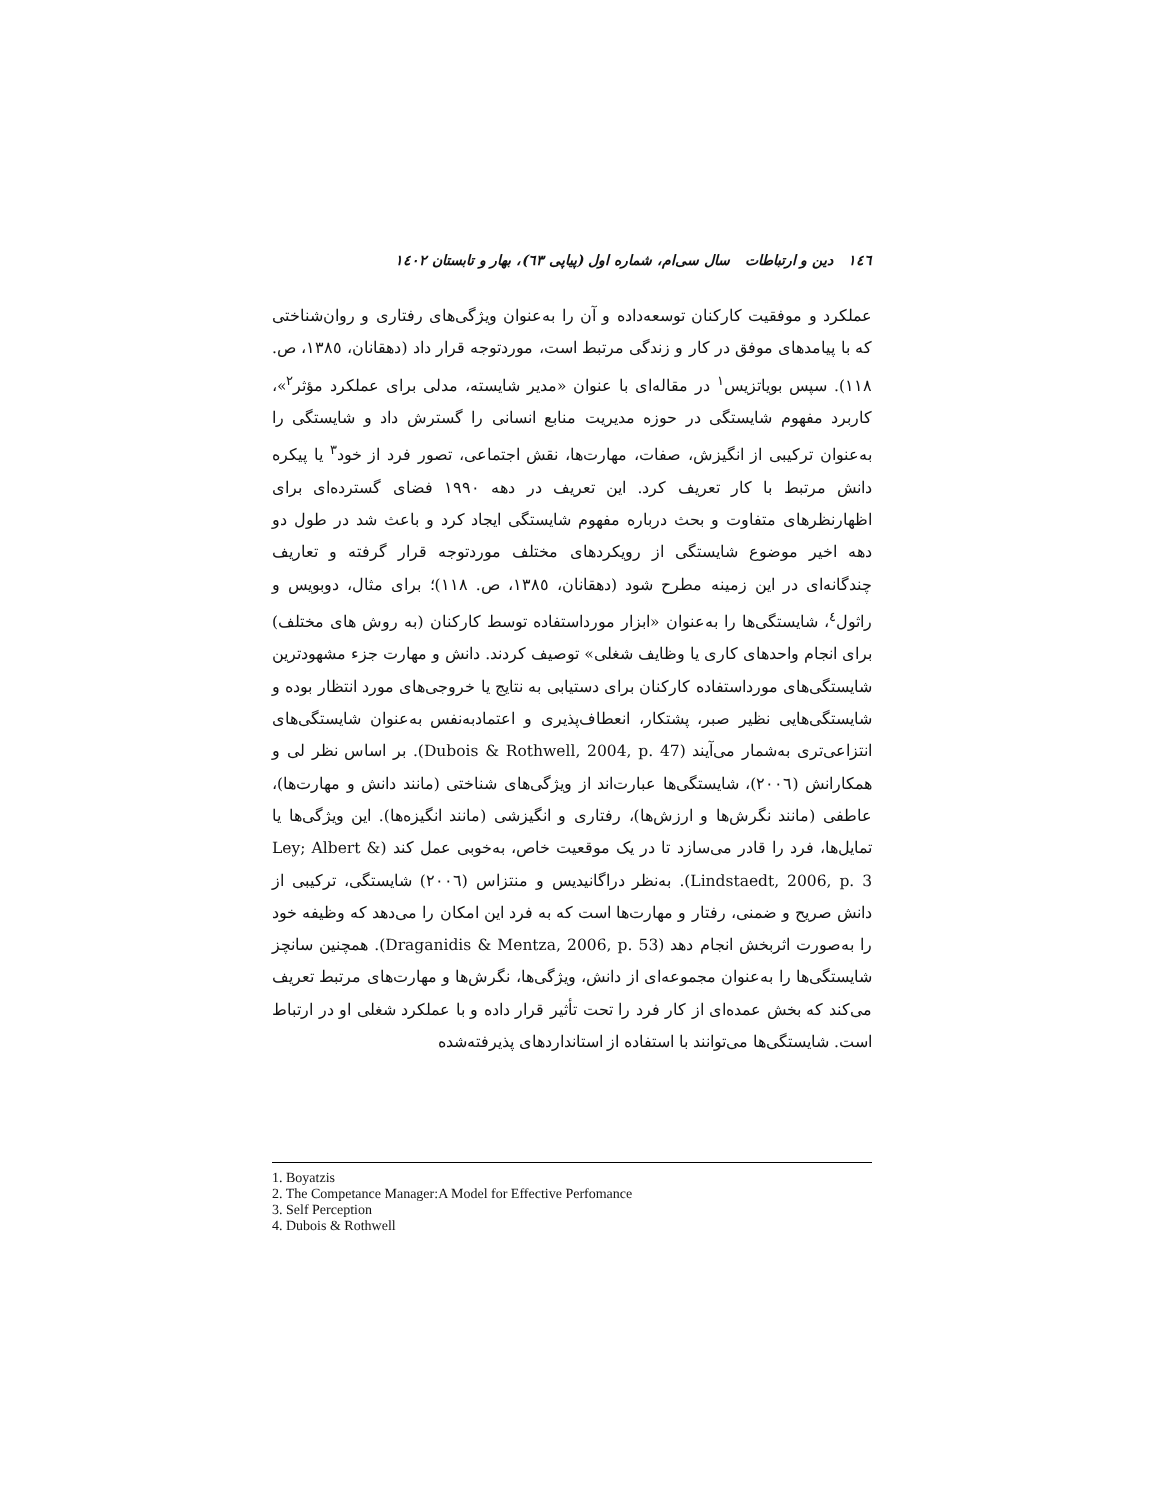١٤٦ دین و ارتباطات سال سی‌ام، شماره اول (پیاپی ٦٣)، بهار و تابستان ١٤٠٢
عملکرد و موفقیت کارکنان توسعه‌داده و آن را به‌عنوان ویژگی‌های رفتاری و روان‌شناختی که با پیامدهای موفق در کار و زندگی مرتبط است، موردتوجه قرار داد (دهقانان، ١٣٨٥، ص. ١١٨). سپس بویاتزیس<sup>١</sup> در مقاله‌ای با عنوان «مدیر شایسته، مدلی برای عملکرد مؤثر<sup>٢</sup>»، کاربرد مفهوم شایستگی در حوزه مدیریت منابع انسانی را گسترش داد و شایستگی را به‌عنوان ترکیبی از انگیزش، صفات، مهارت‌ها، نقش اجتماعی، تصور فرد از خود<sup>٣</sup> یا پیکره دانش مرتبط با کار تعریف کرد. این تعریف در دهه ١٩٩٠ فضای گسترده‌ای برای اظهارنظرهای متفاوت و بحث درباره مفهوم شایستگی ایجاد کرد و باعث شد در طول دو دهه اخیر موضوع شایستگی از رویکردهای مختلف موردتوجه قرار گرفته و تعاریف چندگانه‌ای در این زمینه مطرح شود (دهقانان، ١٣٨٥، ص. ١١٨)؛ برای مثال، دوبویس و راثول<sup>٤</sup>، شایستگی‌ها را به‌عنوان «ابزار مورداستفاده توسط کارکنان (به روش های مختلف) برای انجام واحدهای کاری یا وظایف شغلی» توصیف کردند. دانش و مهارت جزء مشهودترین شایستگی‌های مورداستفاده کارکنان برای دستیابی به نتایج یا خروجی‌های مورد انتظار بوده و شایستگی‌هایی نظیر صبر، پشتکار، انعطاف‌پذیری و اعتمادبه‌نفس به‌عنوان شایستگی‌های انتزاعی‌تری به‌شمار می‌آیند (Dubois & Rothwell, 2004, p. 47). بر اساس نظر لی و همکارانش (٢٠٠٦)، شایستگی‌ها عبارت‌اند از ویژگی‌های شناختی (مانند دانش و مهارت‌ها)، عاطفی (مانند نگرش‌ها و ارزش‌ها)، رفتاری و انگیزشی (مانند انگیزه‌ها). این ویژگی‌ها یا تمایل‌ها، فرد را قادر می‌سازد تا در یک موقعیت خاص، به‌خوبی عمل کند (Ley; Albert & Lindstaedt, 2006, p. 3). به‌نظر دراگانیدیس و منتزاس (٢٠٠٦) شایستگی، ترکیبی از دانش صریح و ضمنی، رفتار و مهارت‌ها است که به فرد این امکان را می‌دهد که وظیفه خود را به‌صورت اثربخش انجام دهد (Draganidis & Mentza, 2006, p. 53). همچنین سانچز شایستگی‌ها را به‌عنوان مجموعه‌ای از دانش، ویژگی‌ها، نگرش‌ها و مهارت‌های مرتبط تعریف می‌کند که بخش عمده‌ای از کار فرد را تحت تأثیر قرار داده و با عملکرد شغلی او در ارتباط است. شایستگی‌ها می‌توانند با استفاده از استانداردهای پذیرفته‌شده
1. Boyatzis
2. The Competance Manager:A Model for Effective Perfomance
3. Self Perception
4. Dubois & Rothwell